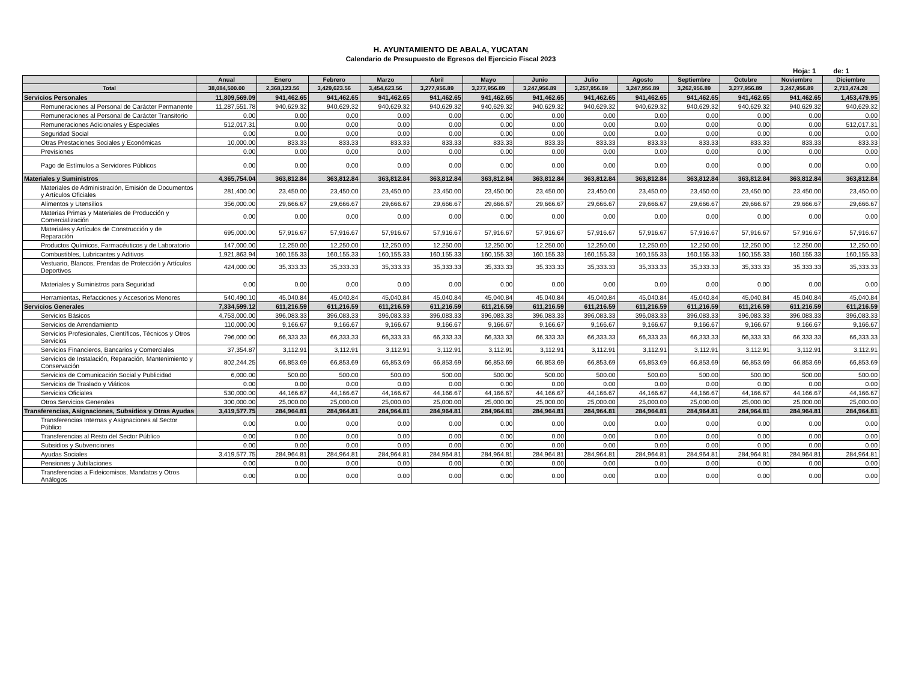H. AYUNTAMIENTO DE ABALA, YUCATAN
Calendario de Presupuesto de Egresos del Ejercicio Fiscal 2023
Hoja: 1 de: 1
| | Anual | Enero | Febrero | Marzo | Abril | Mayo | Junio | Julio | Agosto | Septiembre | Octubre | Noviembre | Diciembre |
| --- | --- | --- | --- | --- | --- | --- | --- | --- | --- | --- | --- | --- | --- |
| Total | 38,084,500.00 | 2,368,123.56 | 3,429,623.56 | 3,454,623.56 | 3,277,956.89 | 3,277,956.89 | 3,247,956.89 | 3,257,956.89 | 3,247,956.89 | 3,262,956.89 | 3,277,956.89 | 3,247,956.89 | 2,713,474.20 |
| Servicios Personales | 11,809,569.09 | 941,462.65 | 941,462.65 | 941,462.65 | 941,462.65 | 941,462.65 | 941,462.65 | 941,462.65 | 941,462.65 | 941,462.65 | 941,462.65 | 941,462.65 | 1,453,479.95 |
| Remuneraciones al Personal de Carácter Permanente | 11,287,551.78 | 940,629.32 | 940,629.32 | 940,629.32 | 940,629.32 | 940,629.32 | 940,629.32 | 940,629.32 | 940,629.32 | 940,629.32 | 940,629.32 | 940,629.32 | 940,629.32 |
| Remuneraciones al Personal de Carácter Transitorio | 0.00 | 0.00 | 0.00 | 0.00 | 0.00 | 0.00 | 0.00 | 0.00 | 0.00 | 0.00 | 0.00 | 0.00 | 0.00 |
| Remuneraciones Adicionales y Especiales | 512,017.31 | 0.00 | 0.00 | 0.00 | 0.00 | 0.00 | 0.00 | 0.00 | 0.00 | 0.00 | 0.00 | 0.00 | 512,017.31 |
| Seguridad Social | 0.00 | 0.00 | 0.00 | 0.00 | 0.00 | 0.00 | 0.00 | 0.00 | 0.00 | 0.00 | 0.00 | 0.00 | 0.00 |
| Otras Prestaciones Sociales y Económicas | 10,000.00 | 833.33 | 833.33 | 833.33 | 833.33 | 833.33 | 833.33 | 833.33 | 833.33 | 833.33 | 833.33 | 833.33 | 833.33 |
| Previsiones | 0.00 | 0.00 | 0.00 | 0.00 | 0.00 | 0.00 | 0.00 | 0.00 | 0.00 | 0.00 | 0.00 | 0.00 | 0.00 |
| Pago de Estímulos a Servidores Públicos | 0.00 | 0.00 | 0.00 | 0.00 | 0.00 | 0.00 | 0.00 | 0.00 | 0.00 | 0.00 | 0.00 | 0.00 | 0.00 |
| Materiales y Suministros | 4,365,754.04 | 363,812.84 | 363,812.84 | 363,812.84 | 363,812.84 | 363,812.84 | 363,812.84 | 363,812.84 | 363,812.84 | 363,812.84 | 363,812.84 | 363,812.84 | 363,812.84 |
| Materiales de Administración, Emisión de Documentos y Artículos Oficiales | 281,400.00 | 23,450.00 | 23,450.00 | 23,450.00 | 23,450.00 | 23,450.00 | 23,450.00 | 23,450.00 | 23,450.00 | 23,450.00 | 23,450.00 | 23,450.00 | 23,450.00 |
| Alimentos y Utensilios | 356,000.00 | 29,666.67 | 29,666.67 | 29,666.67 | 29,666.67 | 29,666.67 | 29,666.67 | 29,666.67 | 29,666.67 | 29,666.67 | 29,666.67 | 29,666.67 | 29,666.67 |
| Materias Primas y Materiales de Producción y Comercialización | 0.00 | 0.00 | 0.00 | 0.00 | 0.00 | 0.00 | 0.00 | 0.00 | 0.00 | 0.00 | 0.00 | 0.00 | 0.00 |
| Materiales y Artículos de Construcción y de Reparación | 695,000.00 | 57,916.67 | 57,916.67 | 57,916.67 | 57,916.67 | 57,916.67 | 57,916.67 | 57,916.67 | 57,916.67 | 57,916.67 | 57,916.67 | 57,916.67 | 57,916.67 |
| Productos Químicos, Farmacéuticos y de Laboratorio | 147,000.00 | 12,250.00 | 12,250.00 | 12,250.00 | 12,250.00 | 12,250.00 | 12,250.00 | 12,250.00 | 12,250.00 | 12,250.00 | 12,250.00 | 12,250.00 | 12,250.00 |
| Combustibles, Lubricantes y Aditivos | 1,921,863.94 | 160,155.33 | 160,155.33 | 160,155.33 | 160,155.33 | 160,155.33 | 160,155.33 | 160,155.33 | 160,155.33 | 160,155.33 | 160,155.33 | 160,155.33 | 160,155.33 |
| Vestuario, Blancos, Prendas de Protección y Artículos Deportivos | 424,000.00 | 35,333.33 | 35,333.33 | 35,333.33 | 35,333.33 | 35,333.33 | 35,333.33 | 35,333.33 | 35,333.33 | 35,333.33 | 35,333.33 | 35,333.33 | 35,333.33 |
| Materiales y Suministros para Seguridad | 0.00 | 0.00 | 0.00 | 0.00 | 0.00 | 0.00 | 0.00 | 0.00 | 0.00 | 0.00 | 0.00 | 0.00 | 0.00 |
| Herramientas, Refacciones y Accesorios Menores | 540,490.10 | 45,040.84 | 45,040.84 | 45,040.84 | 45,040.84 | 45,040.84 | 45,040.84 | 45,040.84 | 45,040.84 | 45,040.84 | 45,040.84 | 45,040.84 | 45,040.84 |
| Servicios Generales | 7,334,599.12 | 611,216.59 | 611,216.59 | 611,216.59 | 611,216.59 | 611,216.59 | 611,216.59 | 611,216.59 | 611,216.59 | 611,216.59 | 611,216.59 | 611,216.59 | 611,216.59 |
| Servicios Básicos | 4,753,000.00 | 396,083.33 | 396,083.33 | 396,083.33 | 396,083.33 | 396,083.33 | 396,083.33 | 396,083.33 | 396,083.33 | 396,083.33 | 396,083.33 | 396,083.33 | 396,083.33 |
| Servicios de Arrendamiento | 110,000.00 | 9,166.67 | 9,166.67 | 9,166.67 | 9,166.67 | 9,166.67 | 9,166.67 | 9,166.67 | 9,166.67 | 9,166.67 | 9,166.67 | 9,166.67 | 9,166.67 |
| Servicios Profesionales, Científicos, Técnicos y Otros Servicios | 796,000.00 | 66,333.33 | 66,333.33 | 66,333.33 | 66,333.33 | 66,333.33 | 66,333.33 | 66,333.33 | 66,333.33 | 66,333.33 | 66,333.33 | 66,333.33 | 66,333.33 |
| Servicios Financieros, Bancarios y Comerciales | 37,354.87 | 3,112.91 | 3,112.91 | 3,112.91 | 3,112.91 | 3,112.91 | 3,112.91 | 3,112.91 | 3,112.91 | 3,112.91 | 3,112.91 | 3,112.91 | 3,112.91 |
| Servicios de Instalación, Reparación, Mantenimiento y Conservación | 802,244.25 | 66,853.69 | 66,853.69 | 66,853.69 | 66,853.69 | 66,853.69 | 66,853.69 | 66,853.69 | 66,853.69 | 66,853.69 | 66,853.69 | 66,853.69 | 66,853.69 |
| Servicios de Comunicación Social y Publicidad | 6,000.00 | 500.00 | 500.00 | 500.00 | 500.00 | 500.00 | 500.00 | 500.00 | 500.00 | 500.00 | 500.00 | 500.00 | 500.00 |
| Servicios de Traslado y Viáticos | 0.00 | 0.00 | 0.00 | 0.00 | 0.00 | 0.00 | 0.00 | 0.00 | 0.00 | 0.00 | 0.00 | 0.00 | 0.00 |
| Servicios Oficiales | 530,000.00 | 44,166.67 | 44,166.67 | 44,166.67 | 44,166.67 | 44,166.67 | 44,166.67 | 44,166.67 | 44,166.67 | 44,166.67 | 44,166.67 | 44,166.67 | 44,166.67 |
| Otros Servicios Generales | 300,000.00 | 25,000.00 | 25,000.00 | 25,000.00 | 25,000.00 | 25,000.00 | 25,000.00 | 25,000.00 | 25,000.00 | 25,000.00 | 25,000.00 | 25,000.00 | 25,000.00 |
| Transferencias, Asignaciones, Subsidios y Otras Ayudas | 3,419,577.75 | 284,964.81 | 284,964.81 | 284,964.81 | 284,964.81 | 284,964.81 | 284,964.81 | 284,964.81 | 284,964.81 | 284,964.81 | 284,964.81 | 284,964.81 | 284,964.81 |
| Transferencias Internas y Asignaciones al Sector Público | 0.00 | 0.00 | 0.00 | 0.00 | 0.00 | 0.00 | 0.00 | 0.00 | 0.00 | 0.00 | 0.00 | 0.00 | 0.00 |
| Transferencias al Resto del Sector Público | 0.00 | 0.00 | 0.00 | 0.00 | 0.00 | 0.00 | 0.00 | 0.00 | 0.00 | 0.00 | 0.00 | 0.00 | 0.00 |
| Subsidios y Subvenciones | 0.00 | 0.00 | 0.00 | 0.00 | 0.00 | 0.00 | 0.00 | 0.00 | 0.00 | 0.00 | 0.00 | 0.00 | 0.00 |
| Ayudas Sociales | 3,419,577.75 | 284,964.81 | 284,964.81 | 284,964.81 | 284,964.81 | 284,964.81 | 284,964.81 | 284,964.81 | 284,964.81 | 284,964.81 | 284,964.81 | 284,964.81 | 284,964.81 |
| Pensiones y Jubilaciones | 0.00 | 0.00 | 0.00 | 0.00 | 0.00 | 0.00 | 0.00 | 0.00 | 0.00 | 0.00 | 0.00 | 0.00 | 0.00 |
| Transferencias a Fideicomisos, Mandatos y Otros Análogos | 0.00 | 0.00 | 0.00 | 0.00 | 0.00 | 0.00 | 0.00 | 0.00 | 0.00 | 0.00 | 0.00 | 0.00 | 0.00 |